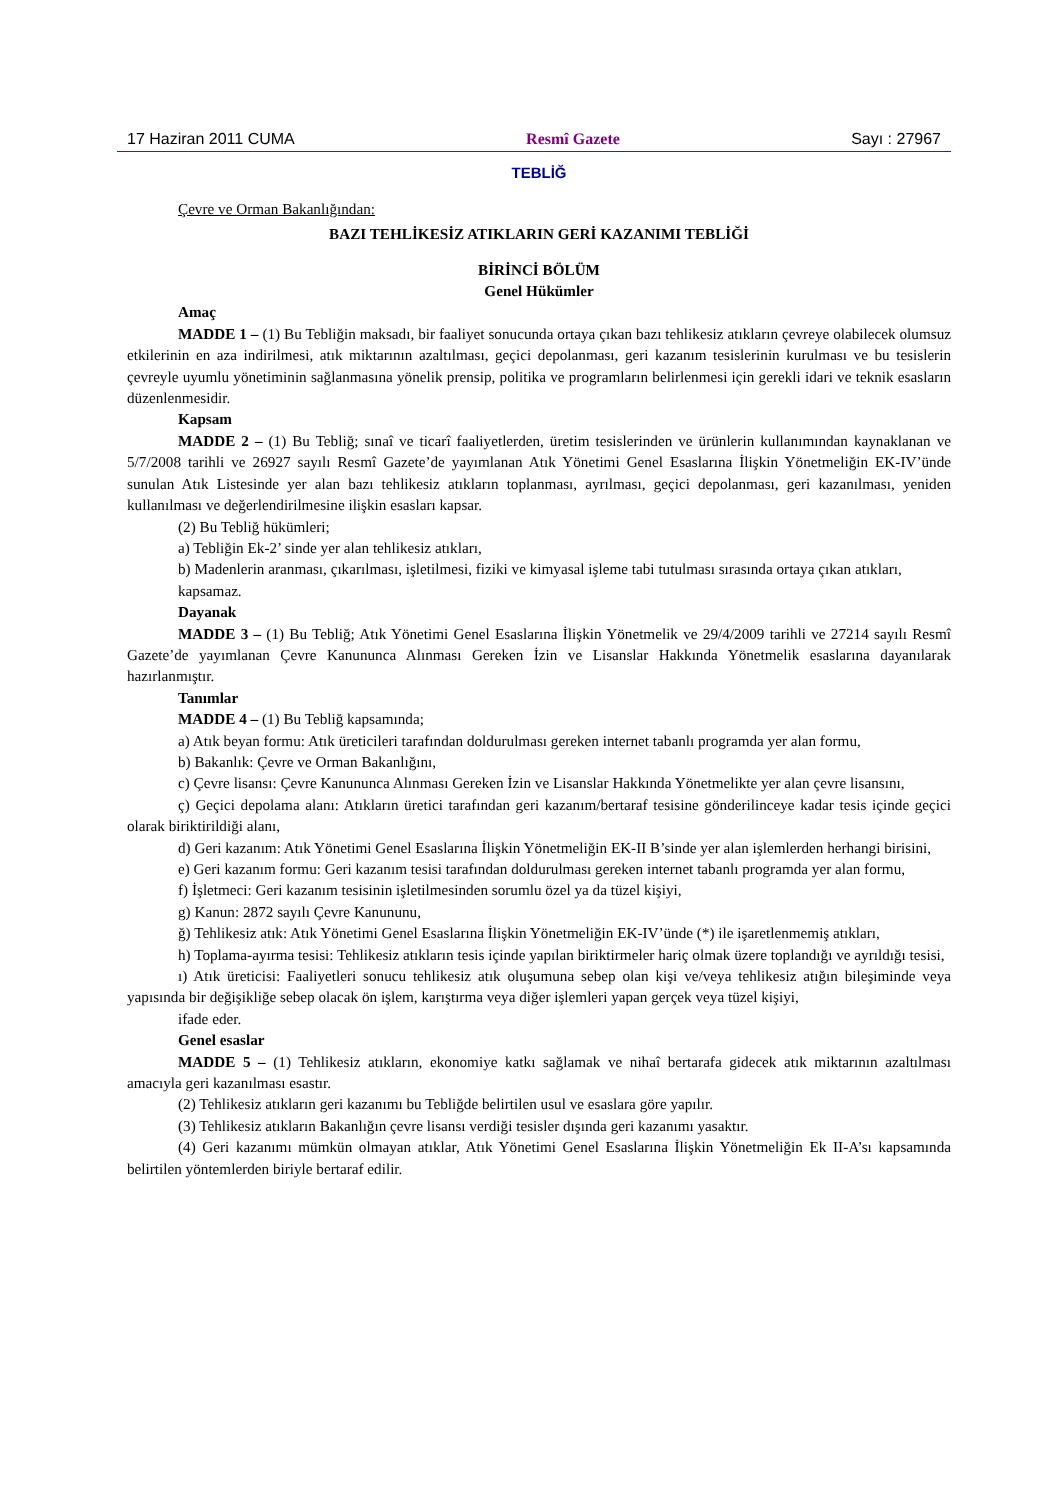17 Haziran 2011 CUMA Resmî Gazete Sayı : 27967
TEBLİĞ
Çevre ve Orman Bakanlığından:
BAZI TEHLİKESİZ ATIKLARIN GERİ KAZANIMI TEBLİĞİ
BİRİNCİ BÖLÜM
Genel Hükümler
Amaç
MADDE 1 – (1) Bu Tebliğin maksadı, bir faaliyet sonucunda ortaya çıkan bazı tehlikesiz atıkların çevreye olabilecek olumsuz etkilerinin en aza indirilmesi, atık miktarının azaltılması, geçici depolanması, geri kazanım tesislerinin kurulması ve bu tesislerin çevreyle uyumlu yönetiminin sağlanmasına yönelik prensip, politika ve programların belirlenmesi için gerekli idari ve teknik esasların düzenlenmesidir.
Kapsam
MADDE 2 – (1) Bu Tebliğ; sınaî ve ticarî faaliyetlerden, üretim tesislerinden ve ürünlerin kullanımından kaynaklanan ve 5/7/2008 tarihli ve 26927 sayılı Resmî Gazete’de yayımlanan Atık Yönetimi Genel Esaslarına İlişkin Yönetmeliğin EK-IV’ünde sunulan Atık Listesinde yer alan bazı tehlikesiz atıkların toplanması, ayrılması, geçici depolanması, geri kazanılması, yeniden kullanılması ve değerlendirilmesine ilişkin esasları kapsar.
(2) Bu Tebliğ hükümleri;
a) Tebliğin Ek-2’ sinde yer alan tehlikesiz atıkları,
b) Madenlerin aranması, çıkarılması, işletilmesi, fiziki ve kimyasal işleme tabi tutulması sırasında ortaya çıkan atıkları,
kapsamaz.
Dayanak
MADDE 3 – (1) Bu Tebliğ; Atık Yönetimi Genel Esaslarına İlişkin Yönetmelik ve 29/4/2009 tarihli ve 27214 sayılı Resmî Gazete’de yayımlanan Çevre Kanununca Alınması Gereken İzin ve Lisanslar Hakkında Yönetmelik esaslarına dayanılarak hazırlanmıştır.
Tanımlar
MADDE 4 – (1) Bu Tebliğ kapsamında;
a) Atık beyan formu: Atık üreticileri tarafından doldurulması gereken internet tabanlı programda yer alan formu,
b) Bakanlık: Çevre ve Orman Bakanlığını,
c) Çevre lisansı: Çevre Kanununca Alınması Gereken İzin ve Lisanslar Hakkında Yönetmelikte yer alan çevre lisansını,
ç) Geçici depolama alanı: Atıkların üretici tarafından geri kazanım/bertaraf tesisine gönderilinceye kadar tesis içinde geçici olarak biriktirildiği alanı,
d) Geri kazanım: Atık Yönetimi Genel Esaslarına İlişkin Yönetmeliğin EK-II B’sinde yer alan işlemlerden herhangi birisini,
e) Geri kazanım formu: Geri kazanım tesisi tarafından doldurulması gereken internet tabanlı programda yer alan formu,
f) İşletmeci: Geri kazanım tesisinin işletilmesinden sorumlu özel ya da tüzel kişiyi,
g) Kanun: 2872 sayılı Çevre Kanununu,
ğ) Tehlikesiz atık: Atık Yönetimi Genel Esaslarına İlişkin Yönetmeliğin EK-IV’ünde (*) ile işaretlenmemiş atıkları,
h) Toplama-ayırma tesisi: Tehlikesiz atıkların tesis içinde yapılan biriktirmeler hariç olmak üzere toplandığı ve ayrıldığı tesisi,
ı) Atık üreticisi: Faaliyetleri sonucu tehlikesiz atık oluşumuna sebep olan kişi ve/veya tehlikesiz atığın bileşiminde veya yapısında bir değişikliğe sebep olacak ön işlem, karıştırma veya diğer işlemleri yapan gerçek veya tüzel kişiyi,
ifade eder.
Genel esaslar
MADDE 5 – (1) Tehlikesiz atıkların, ekonomiye katkı sağlamak ve nihaî bertarafa gidecek atık miktarının azaltılması amacıyla geri kazanılması esastır.
(2) Tehlikesiz atıkların geri kazanımı bu Tebliğde belirtilen usul ve esaslara göre yapılır.
(3) Tehlikesiz atıkların Bakanlığın çevre lisansı verdiği tesisler dışında geri kazanımı yasaktır.
(4) Geri kazanımı mümkün olmayan atıklar, Atık Yönetimi Genel Esaslarına İlişkin Yönetmeliğin Ek II-A’sı kapsamında belirtilen yöntemlerden biriyle bertaraf edilir.